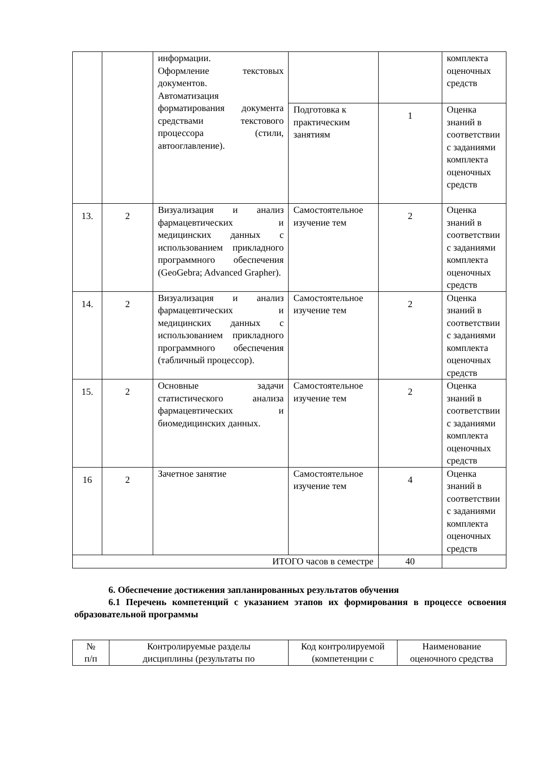| | | информации. Оформление текстовых документов. Автоматизация форматирования документа средствами текстового процессора (стили, автооглавление). | | | комплекта оценочных средств |
| | | | Подготовка к практическим занятиям | 1 | Оценка знаний в соответствии с заданиями комплекта оценочных средств |
| 13. | 2 | Визуализация и анализ фармацевтических и медицинских данных с использованием прикладного программного обеспечения (GeoGebra; Advanced Grapher). | Самостоятельное изучение тем | 2 | Оценка знаний в соответствии с заданиями комплекта оценочных средств |
| 14. | 2 | Визуализация и анализ фармацевтических и медицинских данных с использованием прикладного программного обеспечения (табличный процессор). | Самостоятельное изучение тем | 2 | Оценка знаний в соответствии с заданиями комплекта оценочных средств |
| 15. | 2 | Основные задачи статистического анализа фармацевтических и биомедицинских данных. | Самостоятельное изучение тем | 2 | Оценка знаний в соответствии с заданиями комплекта оценочных средств |
| 16 | 2 | Зачетное занятие | Самостоятельное изучение тем | 4 | Оценка знаний в соответствии с заданиями комплекта оценочных средств |
| ИТОГО часов в семестре | | | | 40 | |
6. Обеспечение достижения запланированных результатов обучения
6.1 Перечень компетенций с указанием этапов их формирования в процессе освоения образовательной программы
| № п/п | Контролируемые разделы дисциплины (результаты по | Код контролируемой (компетенции с | Наименование оценочного средства |
| --- | --- | --- | --- |